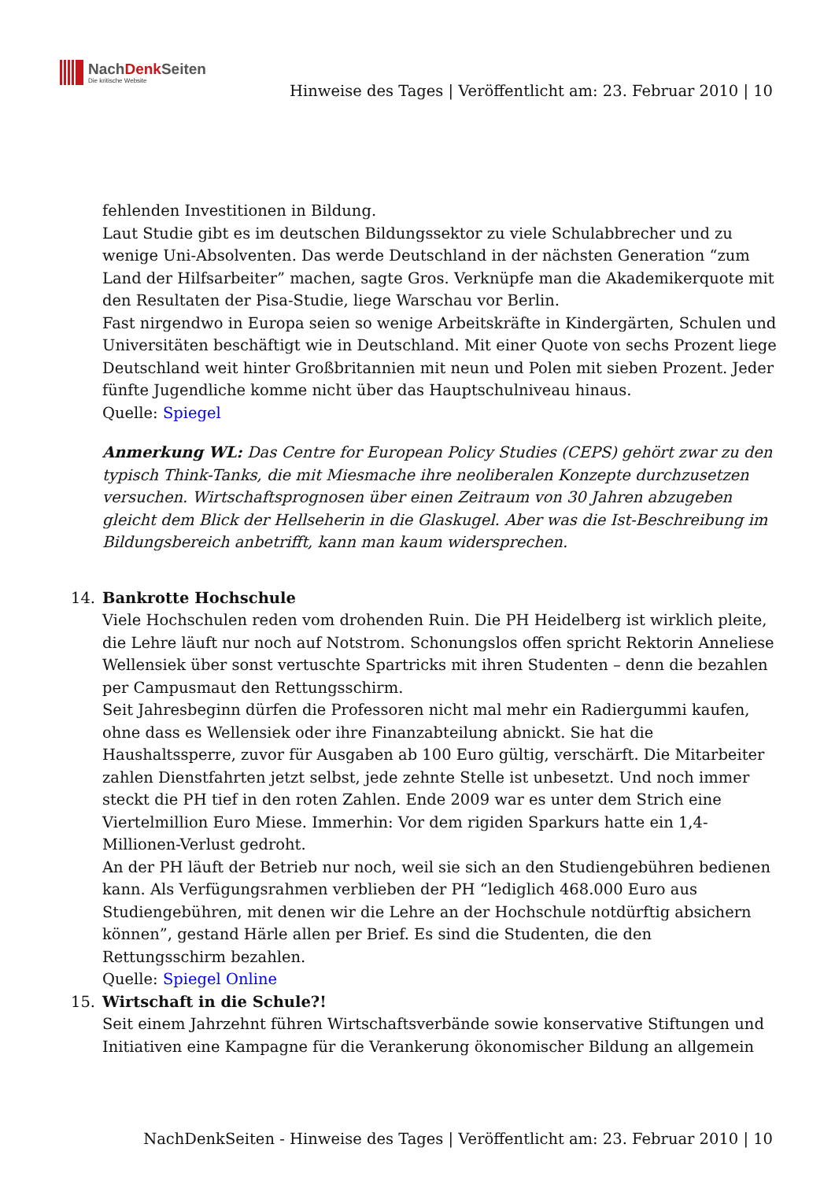NachDenk Seiten
Die kritische Website
Hinweise des Tages | Veröffentlicht am: 23. Februar 2010 | 10
fehlenden Investitionen in Bildung.
Laut Studie gibt es im deutschen Bildungssektor zu viele Schulabbrecher und zu wenige Uni-Absolventen. Das werde Deutschland in der nächsten Generation “zum Land der Hilfsarbeiter” machen, sagte Gros. Verknüpfe man die Akademikerquote mit den Resultaten der Pisa-Studie, liege Warschau vor Berlin.
Fast nirgendwo in Europa seien so wenige Arbeitskräfte in Kindergärten, Schulen und Universitäten beschäftigt wie in Deutschland. Mit einer Quote von sechs Prozent liege Deutschland weit hinter Großbritannien mit neun und Polen mit sieben Prozent. Jeder fünfte Jugendliche komme nicht über das Hauptschulniveau hinaus.
Quelle: Spiegel
Anmerkung WL: Das Centre for European Policy Studies (CEPS) gehört zwar zu den typisch Think-Tanks, die mit Miesmache ihre neoliberalen Konzepte durchzusetzen versuchen. Wirtschaftsprognosen über einen Zeitraum von 30 Jahren abzugeben gleicht dem Blick der Hellseherin in die Glaskugel. Aber was die Ist-Beschreibung im Bildungsbereich anbetrifft, kann man kaum widersprechen.
14. Bankrotte Hochschule
Viele Hochschulen reden vom drohenden Ruin. Die PH Heidelberg ist wirklich pleite, die Lehre läuft nur noch auf Notstrom. Schonungslos offen spricht Rektorin Anneliese Wellensiek über sonst vertuschte Spartricks mit ihren Studenten – denn die bezahlen per Campusmaut den Rettungsschirm.
Seit Jahresbeginn dürfen die Professoren nicht mal mehr ein Radiergummi kaufen, ohne dass es Wellensiek oder ihre Finanzabteilung abnickt. Sie hat die Haushaltssperre, zuvor für Ausgaben ab 100 Euro gültig, verschärft. Die Mitarbeiter zahlen Dienstfahrten jetzt selbst, jede zehnte Stelle ist unbesetzt. Und noch immer steckt die PH tief in den roten Zahlen. Ende 2009 war es unter dem Strich eine Viertelmillion Euro Miese. Immerhin: Vor dem rigiden Sparkurs hatte ein 1,4-Millionen-Verlust gedroht.
An der PH läuft der Betrieb nur noch, weil sie sich an den Studiengebühren bedienen kann. Als Verfügungsrahmen verblieben der PH “lediglich 468.000 Euro aus Studiengebühren, mit denen wir die Lehre an der Hochschule notdürftig absichern können”, gestand Härle allen per Brief. Es sind die Studenten, die den Rettungsschirm bezahlen.
Quelle: Spiegel Online
15. Wirtschaft in die Schule?!
Seit einem Jahrzehnt führen Wirtschaftsverbände sowie konservative Stiftungen und Initiativen eine Kampagne für die Verankerung ökonomischer Bildung an allgemein
NachDenkSeiten - Hinweise des Tages | Veröffentlicht am: 23. Februar 2010 | 10